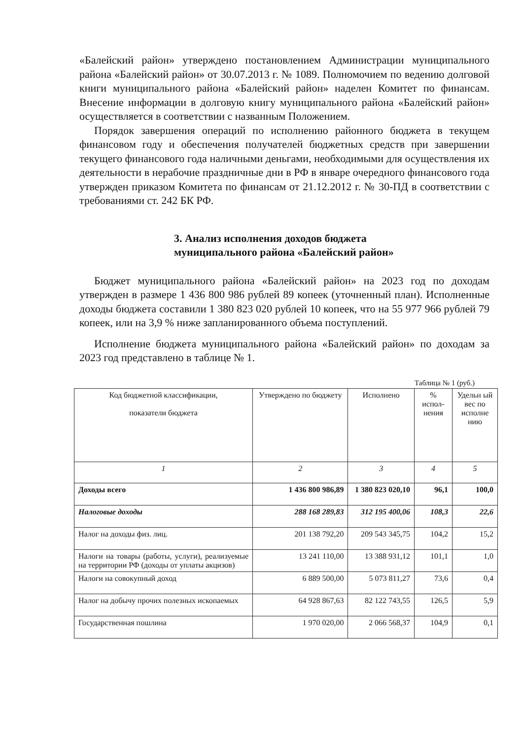«Балейский район» утверждено постановлением Администрации муниципального района «Балейский район» от 30.07.2013 г. № 1089. Полномочием по ведению долговой книги муниципального района «Балейский район» наделен Комитет по финансам. Внесение информации в долговую книгу муниципального района «Балейский район» осуществляется в соответствии с названным Положением.
Порядок завершения операций по исполнению районного бюджета в текущем финансовом году и обеспечения получателей бюджетных средств при завершении текущего финансового года наличными деньгами, необходимыми для осуществления их деятельности в нерабочие праздничные дни в РФ в январе очередного финансового года утвержден приказом Комитета по финансам от 21.12.2012 г. № 30-ПД в соответствии с требованиями ст. 242 БК РФ.
3. Анализ исполнения доходов бюджета
муниципального района «Балейский район»
Бюджет муниципального района «Балейский район» на 2023 год по доходам утвержден в размере 1 436 800 986 рублей 89 копеек (уточненный план). Исполненные доходы бюджета составили 1 380 823 020 рублей 10 копеек, что на 55 977 966 рублей 79 копеек, или на 3,9 % ниже запланированного объема поступлений.
Исполнение бюджета муниципального района «Балейский район» по доходам за 2023 год представлено в таблице № 1.
Таблица № 1 (руб.)
| Код бюджетной классификации, показатели бюджета | Утверждено по бюджету | Исполнено | % испол-нения | Удельн ый вес по исполне нию |
| --- | --- | --- | --- | --- |
| 1 | 2 | 3 | 4 | 5 |
| Доходы всего | 1 436 800 986,89 | 1 380 823 020,10 | 96,1 | 100,0 |
| Налоговые доходы | 288 168 289,83 | 312 195 400,06 | 108,3 | 22,6 |
| Налог на доходы физ. лиц. | 201 138 792,20 | 209 543 345,75 | 104,2 | 15,2 |
| Налоги на товары (работы, услуги), реализуемые на территории РФ (доходы от уплаты акцизов) | 13 241 110,00 | 13 388 931,12 | 101,1 | 1,0 |
| Налоги на совокупный доход | 6 889 500,00 | 5 073 811,27 | 73,6 | 0,4 |
| Налог на добычу прочих полезных ископаемых | 64 928 867,63 | 82 122 743,55 | 126,5 | 5,9 |
| Государственная пошлина | 1 970 020,00 | 2 066 568,37 | 104,9 | 0,1 |